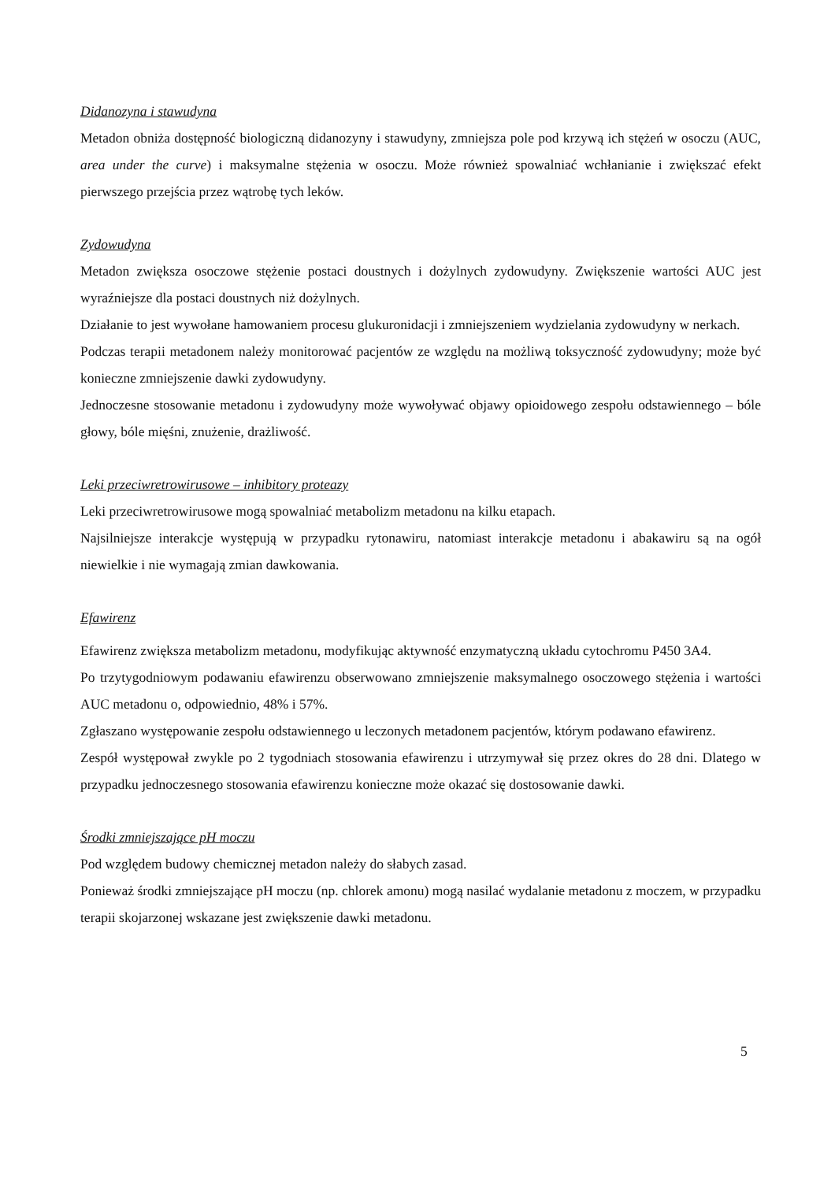Didanozyna i stawudyna
Metadon obniża dostępność biologiczną didanozyny i stawudyny, zmniejsza pole pod krzywą ich stężeń w osoczu (AUC, area under the curve) i maksymalne stężenia w osoczu. Może również spowalniać wchłanianie i zwiększać efekt pierwszego przejścia przez wątrobę tych leków.
Zydowudyna
Metadon zwiększa osoczowe stężenie postaci doustnych i dożylnych zydowudyny. Zwiększenie wartości AUC jest wyraźniejsze dla postaci doustnych niż dożylnych.
Działanie to jest wywołane hamowaniem procesu glukuronidacji i zmniejszeniem wydzielania zydowudyny w nerkach.
Podczas terapii metadonem należy monitorować pacjentów ze względu na możliwą toksyczność zydowudyny; może być konieczne zmniejszenie dawki zydowudyny.
Jednoczesne stosowanie metadonu i zydowudyny może wywoływać objawy opioidowego zespołu odstawiennego – bóle głowy, bóle mięśni, znużenie, drażliwość.
Leki przeciwretrowirusowe – inhibitory proteazy
Leki przeciwretrowirusowe mogą spowalniać metabolizm metadonu na kilku etapach.
Najsilniejsze interakcje występują w przypadku rytonawiru, natomiast interakcje metadonu i abakawiru są na ogół niewielkie i nie wymagają zmian dawkowania.
Efawirenz
Efawirenz zwiększa metabolizm metadonu, modyfikując aktywność enzymatyczną układu cytochromu P450 3A4.
Po trzytygodniowym podawaniu efawirenzu obserwowano zmniejszenie maksymalnego osoczowego stężenia i wartości AUC metadonu o, odpowiednio, 48% i 57%.
Zgłaszano występowanie zespołu odstawiennego u leczonych metadonem pacjentów, którym podawano efawirenz.
Zespół występował zwykle po 2 tygodniach stosowania efawirenzu i utrzymywał się przez okres do 28 dni. Dlatego w przypadku jednoczesnego stosowania efawirenzu konieczne może okazać się dostosowanie dawki.
Środki zmniejszające pH moczu
Pod względem budowy chemicznej metadon należy do słabych zasad.
Ponieważ środki zmniejszające pH moczu (np. chlorek amonu) mogą nasilać wydalanie metadonu z moczem, w przypadku terapii skojarzonej wskazane jest zwiększenie dawki metadonu.
5